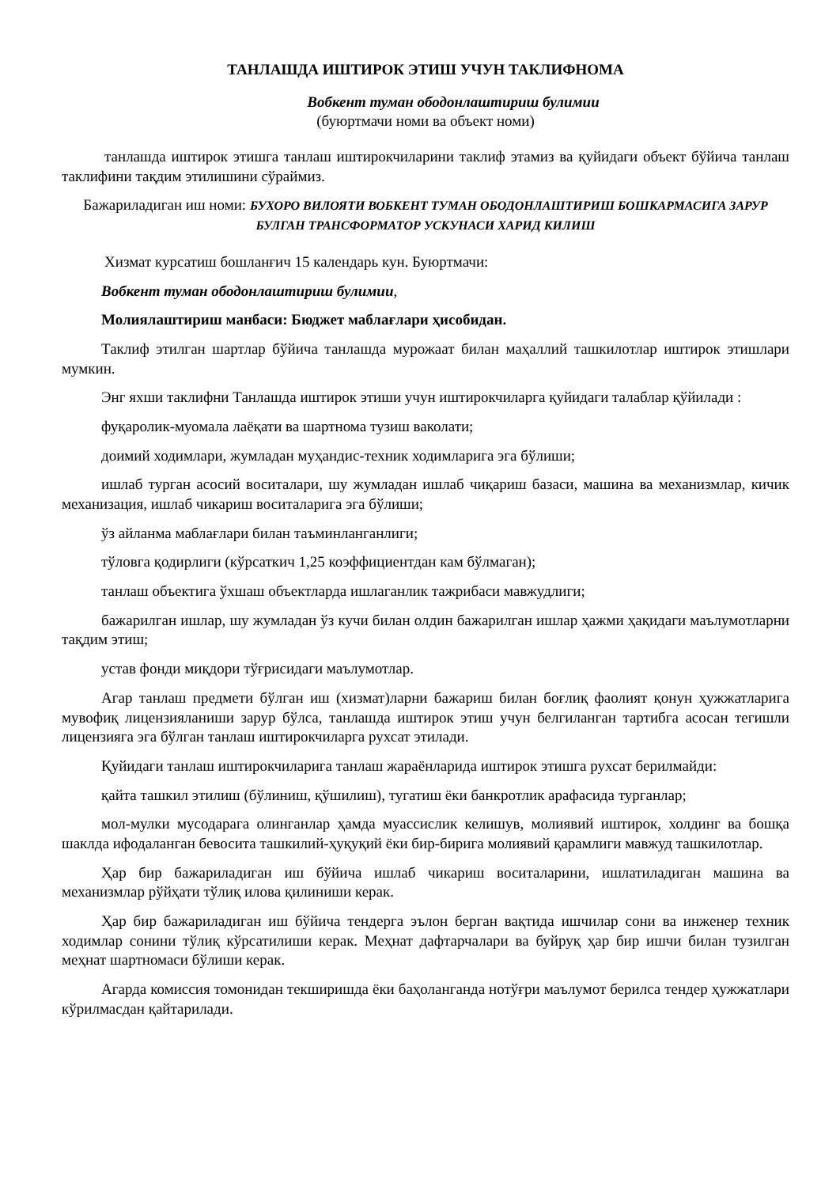ТАНЛАШДА ИШТИРОК ЭТИШ УЧУН ТАКЛИФНОМА
Вобкент туман ободонлаштириш булимии
(буюртмачи номи ва объект номи)
танлашда иштирок этишга танлаш иштирокчиларини таклиф этамиз ва қуйидаги объект бўйича танлаш таклифини тақдим этилишини сўраймиз.
Бажариладиган иш номи: БУХОРО ВИЛОЯТИ ВОБКЕНТ ТУМАН ОБОДОНЛАШТИРИШ БОШКАРМАСИГА ЗАРУР БУЛГАН ТРАНСФОРМАТОР УСКУНАСИ ХАРИД КИЛИШ
Хизмат курсатиш бошланғич 15 календарь кун. Буюртмачи:
Вобкент туман ободонлаштириш булимии,
Молиялаштириш манбаси: Бюджет маблағлари ҳисобидан.
Таклиф этилган шартлар бўйича танлашда мурожаат билан маҳаллий ташкилотлар иштирок этишлари мумкин.
Энг яхши таклифни Танлашда иштирок этиши учун иштирокчиларга қуйидаги талаблар қўйилади :
фуқаролик-муомала лаёқати ва шартнома тузиш ваколати;
доимий ходимлари, жумладан муҳандис-техник ходимларига эга бўлиши;
ишлаб турган асосий воситалари, шу жумладан ишлаб чиқариш базаси, машина ва механизмлар, кичик механизация, ишлаб чикариш воситаларига эга бўлиши;
ўз айланма маблағлари билан таъминланганлиги;
тўловга қодирлиги (кўрсаткич 1,25 коэффициентдан кам бўлмаган);
танлаш объектига ўхшаш объектларда ишлаганлик тажрибаси мавжудлиги;
бажарилган ишлар, шу жумладан ўз кучи билан олдин бажарилган ишлар ҳажми ҳақидаги маълумотларни тақдим этиш;
устав фонди миқдори тўғрисидаги маълумотлар.
Агар танлаш предмети бўлган иш (хизмат)ларни бажариш билан боғлиқ фаолият қонун ҳужжатларига мувофиқ лицензияланиши зарур бўлса, танлашда иштирок этиш учун белгиланган тартибга асосан тегишли лицензияга эга бўлган танлаш иштирокчиларга рухсат этилади.
Қуйидаги танлаш иштирокчиларига танлаш жараёнларида иштирок этишга рухсат берилмайди:
қайта ташкил этилиш (бўлиниш, қўшилиш), тугатиш ёки банкротлик арафасида турганлар;
мол-мулки мусодарага олинганлар ҳамда муассислик келишув, молиявий иштирок, холдинг ва бошқа шаклда ифодаланган бевосита ташкилий-ҳуқуқий ёки бир-бирига молиявий қарамлиги мавжуд ташкилотлар.
Ҳар бир бажариладиган иш бўйича ишлаб чикариш воситаларини, ишлатиладиган машина ва механизмлар рўйҳати тўлиқ илова қилиниши керак.
Ҳар бир бажариладиган иш бўйича тендерга эълон берган вақтида ишчилар сони ва инженер техник ходимлар сонини тўлиқ кўрсатилиши керак. Меҳнат дафтарчалари ва буйруқ ҳар бир ишчи билан тузилган меҳнат шартномаси бўлиши керак.
Агарда комиссия томонидан текширишда ёки баҳоланганда нотўғри маълумот берилса тендер ҳужжатлари кўрилмасдан қайтарилади.